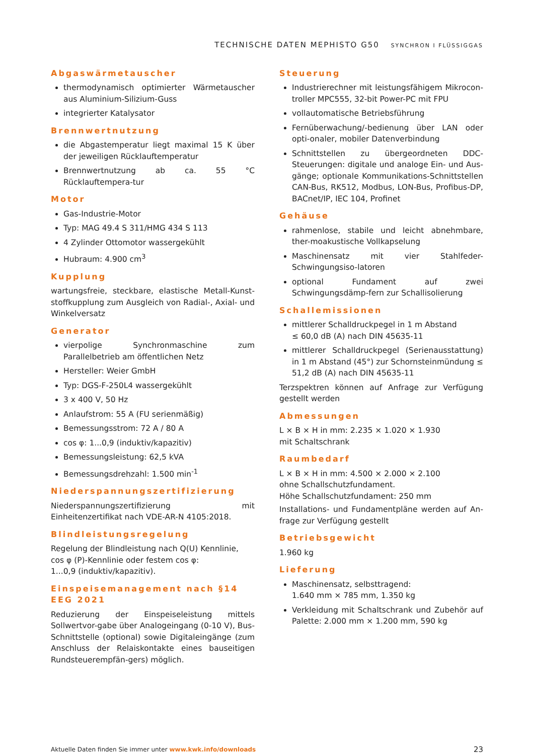TECHNISCHE DATEN MEPHISTO G50 SYNCHRON I FLÜSSIGGAS
Abgaswärmetauscher
thermodynamisch optimierter Wärmetauscher aus Aluminium-Silizium-Guss
integrierter Katalysator
Brennwertnutzung
die Abgastemperatur liegt maximal 15 K über der jeweiligen Rücklauftemperatur
Brennwertnutzung ab ca. 55 °C Rücklauftempera-tur
Motor
Gas-Industrie-Motor
Typ: MAG 49.4 S 311/HMG 434 S 113
4 Zylinder Ottomotor wassergekühlt
Hubraum: 4.900 cm<sup>3</sup>
Kupplung
wartungsfreie, steckbare, elastische Metall-Kunst-stoffkupplung zum Ausgleich von Radial-, Axial- und Winkelversatz
Generator
vierpolige Synchronmaschine zum Parallelbetrieb am öffentlichen Netz
Hersteller: Weier GmbH
Typ: DGS-F-250L4 wassergekühlt
3 x 400 V, 50 Hz
Anlaufstrom: 55 A (FU serienmäßig)
Bemessungsstrom: 72 A / 80 A
cos φ: 1...0,9 (induktiv/kapazitiv)
Bemessungsleistung: 62,5 kVA
Bemessungsdrehzahl: 1.500 min<sup>-1</sup>
Niederspannungszertifizierung
Niederspannungszertifizierung mit Einheitenzertifikat nach VDE-AR-N 4105:2018.
Blindleistungsregelung
Regelung der Blindleistung nach Q(U) Kennlinie,
cos φ (P)-Kennlinie oder festem cos φ:
1...0,9 (induktiv/kapazitiv).
Einspeisemanagement nach §14 EEG 2021
Reduzierung der Einspeiseleistung mittels Sollwertvor-gabe über Analogeingang (0-10 V), Bus-Schnittstelle (optional) sowie Digitaleingänge (zum Anschluss der Relaiskontakte eines bauseitigen Rundsteuerempfän-gers) möglich.
Steuerung
Industrierechner mit leistungsfähigem Mikrocon-troller MPC555, 32-bit Power-PC mit FPU
vollautomatische Betriebsführung
Fernüberwachung/-bedienung über LAN oder opti-onaler, mobiler Datenverbindung
Schnittstellen zu übergeordneten DDC-Steuerungen: digitale und analoge Ein- und Aus-gänge; optionale Kommunikations-Schnittstellen CAN-Bus, RK512, Modbus, LON-Bus, Profibus-DP, BACnet/IP, IEC 104, Profinet
Gehäuse
rahmenlose, stabile und leicht abnehmbare, ther-moakustische Vollkapselung
Maschinensatz mit vier Stahlfeder-Schwingungsiso-latoren
optional Fundament auf zwei Schwingungsdämp-fern zur Schallisolierung
Schallemissionen
mittlerer Schalldruckpegel in 1 m Abstand
≤ 60,0 dB (A) nach DIN 45635-11
mittlerer Schalldruckpegel (Serienausstattung) in 1 m Abstand (45°) zur Schornsteinmündung ≤ 51,2 dB (A) nach DIN 45635-11
Terzspektren können auf Anfrage zur Verfügung gestellt werden
Abmessungen
L × B × H in mm: 2.235 × 1.020 × 1.930
mit Schaltschrank
Raumbedarf
L × B × H in mm: 4.500 × 2.000 × 2.100
ohne Schallschutzfundament.
Höhe Schallschutzfundament: 250 mm
Installations- und Fundamentpläne werden auf An-frage zur Verfügung gestellt
Betriebsgewicht
1.960 kg
Lieferung
Maschinensatz, selbsttragend:
1.640 mm × 785 mm, 1.350 kg
Verkleidung mit Schaltschrank und Zubehör auf Palette: 2.000 mm × 1.200 mm, 590 kg
Aktuelle Daten finden Sie immer unter www.kwk.info/downloads 23